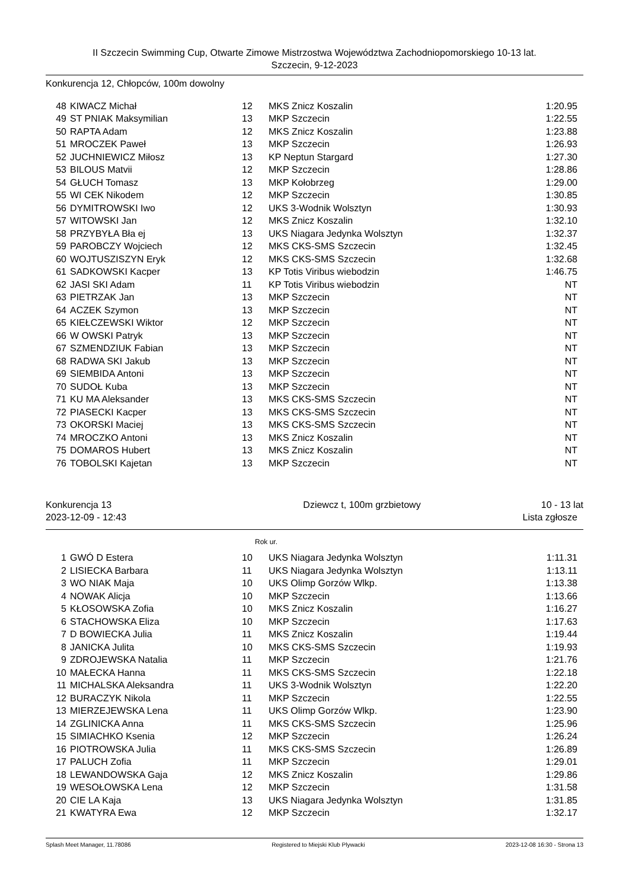II Szczecin Swimming Cup, Otwarte Zimowe Mistrzostwa Województwa Zachodniopomorskiego 10-13 lat.
Szczecin, 9-12-2023
Konkurencja 12, Chłopców, 100m dowolny
| 48 | KIWACZ Michał | 12 | MKS Znicz Koszalin | 1:20.95 |
| 49 | ST PNIAK Maksymilian | 13 | MKP Szczecin | 1:22.55 |
| 50 | RAPTA Adam | 12 | MKS Znicz Koszalin | 1:23.88 |
| 51 | MROCZEK Paweł | 13 | MKP Szczecin | 1:26.93 |
| 52 | JUCHNIEWICZ Miłosz | 13 | KP Neptun Stargard | 1:27.30 |
| 53 | BILOUS Matvii | 12 | MKP Szczecin | 1:28.86 |
| 54 | GŁUCH Tomasz | 13 | MKP Kołobrzeg | 1:29.00 |
| 55 | WI CEK Nikodem | 12 | MKP Szczecin | 1:30.85 |
| 56 | DYMITROWSKI Iwo | 12 | UKS 3-Wodnik Wolsztyn | 1:30.93 |
| 57 | WITOWSKI Jan | 12 | MKS Znicz Koszalin | 1:32.10 |
| 58 | PRZYBYŁA Bła ej | 13 | UKS Niagara Jedynka Wolsztyn | 1:32.37 |
| 59 | PAROBCZY Wojciech | 12 | MKS CKS-SMS Szczecin | 1:32.45 |
| 60 | WOJTUSZISZYN Eryk | 12 | MKS CKS-SMS Szczecin | 1:32.68 |
| 61 | SADKOWSKI Kacper | 13 | KP Totis Viribus wiebodzin | 1:46.75 |
| 62 | JASI SKI Adam | 11 | KP Totis Viribus wiebodzin | NT |
| 63 | PIETRZAK Jan | 13 | MKP Szczecin | NT |
| 64 | ACZEK Szymon | 13 | MKP Szczecin | NT |
| 65 | KIEŁCZEWSKI Wiktor | 12 | MKP Szczecin | NT |
| 66 | W OWSKI Patryk | 13 | MKP Szczecin | NT |
| 67 | SZMENDZIUK Fabian | 13 | MKP Szczecin | NT |
| 68 | RADWA SKI Jakub | 13 | MKP Szczecin | NT |
| 69 | SIEMBIDA Antoni | 13 | MKP Szczecin | NT |
| 70 | SUDOŁ Kuba | 13 | MKP Szczecin | NT |
| 71 | KU MA Aleksander | 13 | MKS CKS-SMS Szczecin | NT |
| 72 | PIASECKI Kacper | 13 | MKS CKS-SMS Szczecin | NT |
| 73 | OKORSKI Maciej | 13 | MKS CKS-SMS Szczecin | NT |
| 74 | MROCZKO Antoni | 13 | MKS Znicz Koszalin | NT |
| 75 | DOMAROS Hubert | 13 | MKS Znicz Koszalin | NT |
| 76 | TOBOLSKI Kajetan | 13 | MKP Szczecin | NT |
Konkurencja 13 Dziewcz t, 100m grzbietowy 10 - 13 lat
2023-12-09 - 12:43 Lista zgłosze
Rok ur.
| 1 | GWÓ D Estera | 10 | UKS Niagara Jedynka Wolsztyn | 1:11.31 |
| 2 | LISIECKA Barbara | 11 | UKS Niagara Jedynka Wolsztyn | 1:13.11 |
| 3 | WO NIAK Maja | 10 | UKS Olimp Gorzów Wlkp. | 1:13.38 |
| 4 | NOWAK Alicja | 10 | MKP Szczecin | 1:13.66 |
| 5 | KŁOSOWSKA Zofia | 10 | MKS Znicz Koszalin | 1:16.27 |
| 6 | STACHOWSKA Eliza | 10 | MKP Szczecin | 1:17.63 |
| 7 | D BOWIECKA Julia | 11 | MKS Znicz Koszalin | 1:19.44 |
| 8 | JANICKA Julita | 10 | MKS CKS-SMS Szczecin | 1:19.93 |
| 9 | ZDROJEWSKA Natalia | 11 | MKP Szczecin | 1:21.76 |
| 10 | MAŁECKA Hanna | 11 | MKS CKS-SMS Szczecin | 1:22.18 |
| 11 | MICHALSKA Aleksandra | 11 | UKS 3-Wodnik Wolsztyn | 1:22.20 |
| 12 | BURACZYK Nikola | 11 | MKP Szczecin | 1:22.55 |
| 13 | MIERZEJEWSKA Lena | 11 | UKS Olimp Gorzów Wlkp. | 1:23.90 |
| 14 | ZGLINICKA Anna | 11 | MKS CKS-SMS Szczecin | 1:25.96 |
| 15 | SIMIACHKO Ksenia | 12 | MKP Szczecin | 1:26.24 |
| 16 | PIOTROWSKA Julia | 11 | MKS CKS-SMS Szczecin | 1:26.89 |
| 17 | PALUCH Zofia | 11 | MKP Szczecin | 1:29.01 |
| 18 | LEWANDOWSKA Gaja | 12 | MKS Znicz Koszalin | 1:29.86 |
| 19 | WESOŁOWSKA Lena | 12 | MKP Szczecin | 1:31.58 |
| 20 | CIE LA Kaja | 13 | UKS Niagara Jedynka Wolsztyn | 1:31.85 |
| 21 | KWATYRA Ewa | 12 | MKP Szczecin | 1:32.17 |
Splash Meet Manager, 11.78086 Registered to Miejski Klub Plywacki 2023-12-08 16:30 - Strona 13